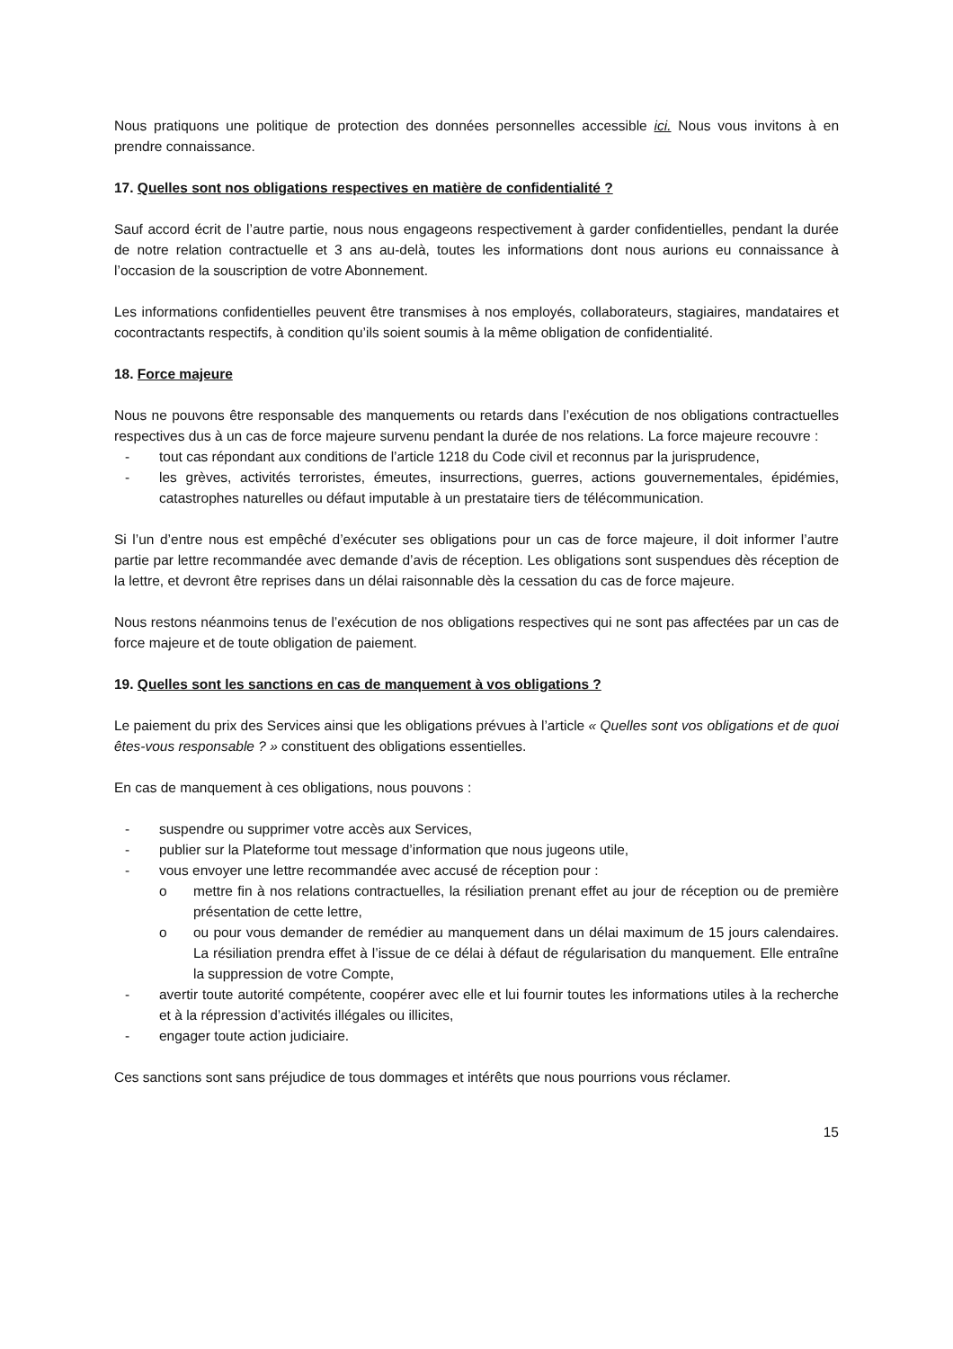Nous pratiquons une politique de protection des données personnelles accessible ici. Nous vous invitons à en prendre connaissance.
17. Quelles sont nos obligations respectives en matière de confidentialité ?
Sauf accord écrit de l’autre partie, nous nous engageons respectivement à garder confidentielles, pendant la durée de notre relation contractuelle et 3 ans au-delà, toutes les informations dont nous aurions eu connaissance à l’occasion de la souscription de votre Abonnement.
Les informations confidentielles peuvent être transmises à nos employés, collaborateurs, stagiaires, mandataires et cocontractants respectifs, à condition qu’ils soient soumis à la même obligation de confidentialité.
18. Force majeure
Nous ne pouvons être responsable des manquements ou retards dans l’exécution de nos obligations contractuelles respectives dus à un cas de force majeure survenu pendant la durée de nos relations. La force majeure recouvre :
- tout cas répondant aux conditions de l’article 1218 du Code civil et reconnus par la jurisprudence,
- les grèves, activités terroristes, émeutes, insurrections, guerres, actions gouvernementales, épidémies, catastrophes naturelles ou défaut imputable à un prestataire tiers de télécommunication.
Si l’un d’entre nous est empêché d’exécuter ses obligations pour un cas de force majeure, il doit informer l’autre partie par lettre recommandée avec demande d’avis de réception. Les obligations sont suspendues dès réception de la lettre, et devront être reprises dans un délai raisonnable dès la cessation du cas de force majeure.
Nous restons néanmoins tenus de l’exécution de nos obligations respectives qui ne sont pas affectées par un cas de force majeure et de toute obligation de paiement.
19. Quelles sont les sanctions en cas de manquement à vos obligations ?
Le paiement du prix des Services ainsi que les obligations prévues à l’article « Quelles sont vos obligations et de quoi êtes-vous responsable ? » constituent des obligations essentielles.
En cas de manquement à ces obligations, nous pouvons :
- suspendre ou supprimer votre accès aux Services,
- publier sur la Plateforme tout message d’information que nous jugeons utile,
- vous envoyer une lettre recommandée avec accusé de réception pour :
o mettre fin à nos relations contractuelles, la résiliation prenant effet au jour de réception ou de première présentation de cette lettre,
o ou pour vous demander de remédier au manquement dans un délai maximum de 15 jours calendaires. La résiliation prendra effet à l’issue de ce délai à défaut de régularisation du manquement. Elle entraîne la suppression de votre Compte,
- avertir toute autorité compétente, coopérer avec elle et lui fournir toutes les informations utiles à la recherche et à la répression d’activités illégales ou illicites,
- engager toute action judiciaire.
Ces sanctions sont sans préjudice de tous dommages et intérêts que nous pourrions vous réclamer.
15